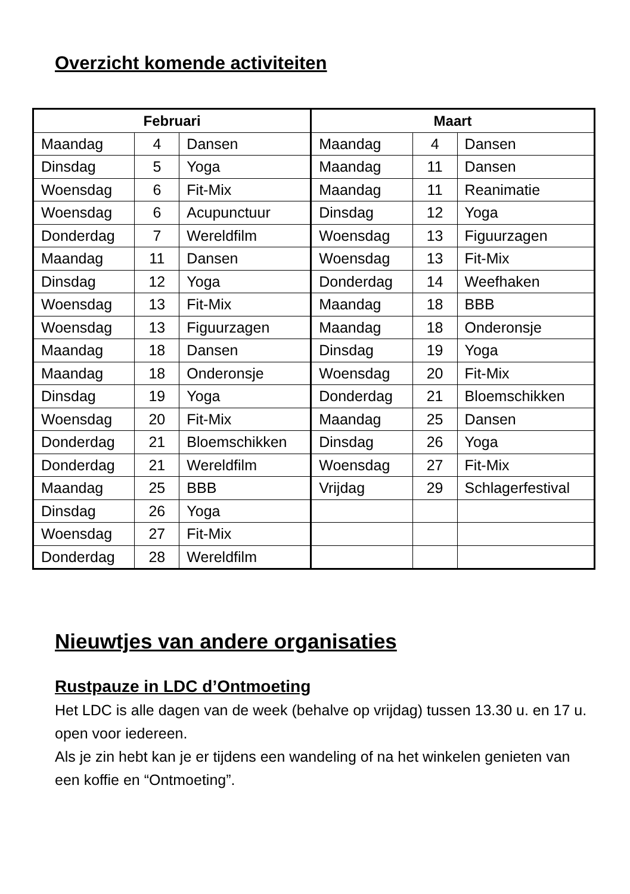Overzicht komende activiteiten
| Februari | | | Maart | | |
| --- | --- | --- | --- | --- | --- |
| Maandag | 4 | Dansen | Maandag | 4 | Dansen |
| Dinsdag | 5 | Yoga | Maandag | 11 | Dansen |
| Woensdag | 6 | Fit-Mix | Maandag | 11 | Reanimatie |
| Woensdag | 6 | Acupunctuur | Dinsdag | 12 | Yoga |
| Donderdag | 7 | Wereldfilm | Woensdag | 13 | Figuurzagen |
| Maandag | 11 | Dansen | Woensdag | 13 | Fit-Mix |
| Dinsdag | 12 | Yoga | Donderdag | 14 | Weefhaken |
| Woensdag | 13 | Fit-Mix | Maandag | 18 | BBB |
| Woensdag | 13 | Figuurzagen | Maandag | 18 | Onderonsje |
| Maandag | 18 | Dansen | Dinsdag | 19 | Yoga |
| Maandag | 18 | Onderonsje | Woensdag | 20 | Fit-Mix |
| Dinsdag | 19 | Yoga | Donderdag | 21 | Bloemschikken |
| Woensdag | 20 | Fit-Mix | Maandag | 25 | Dansen |
| Donderdag | 21 | Bloemschikken | Dinsdag | 26 | Yoga |
| Donderdag | 21 | Wereldfilm | Woensdag | 27 | Fit-Mix |
| Maandag | 25 | BBB | Vrijdag | 29 | Schlagerfestival |
| Dinsdag | 26 | Yoga | | | |
| Woensdag | 27 | Fit-Mix | | | |
| Donderdag | 28 | Wereldfilm | | | |
Nieuwtjes van andere organisaties
Rustpauze in LDC d’Ontmoeting
Het LDC is alle dagen van de week (behalve op vrijdag) tussen 13.30 u. en 17 u. open voor iedereen.
Als je zin hebt kan je er tijdens een wandeling of na het winkelen genieten van een koffie en “Ontmoeting”.